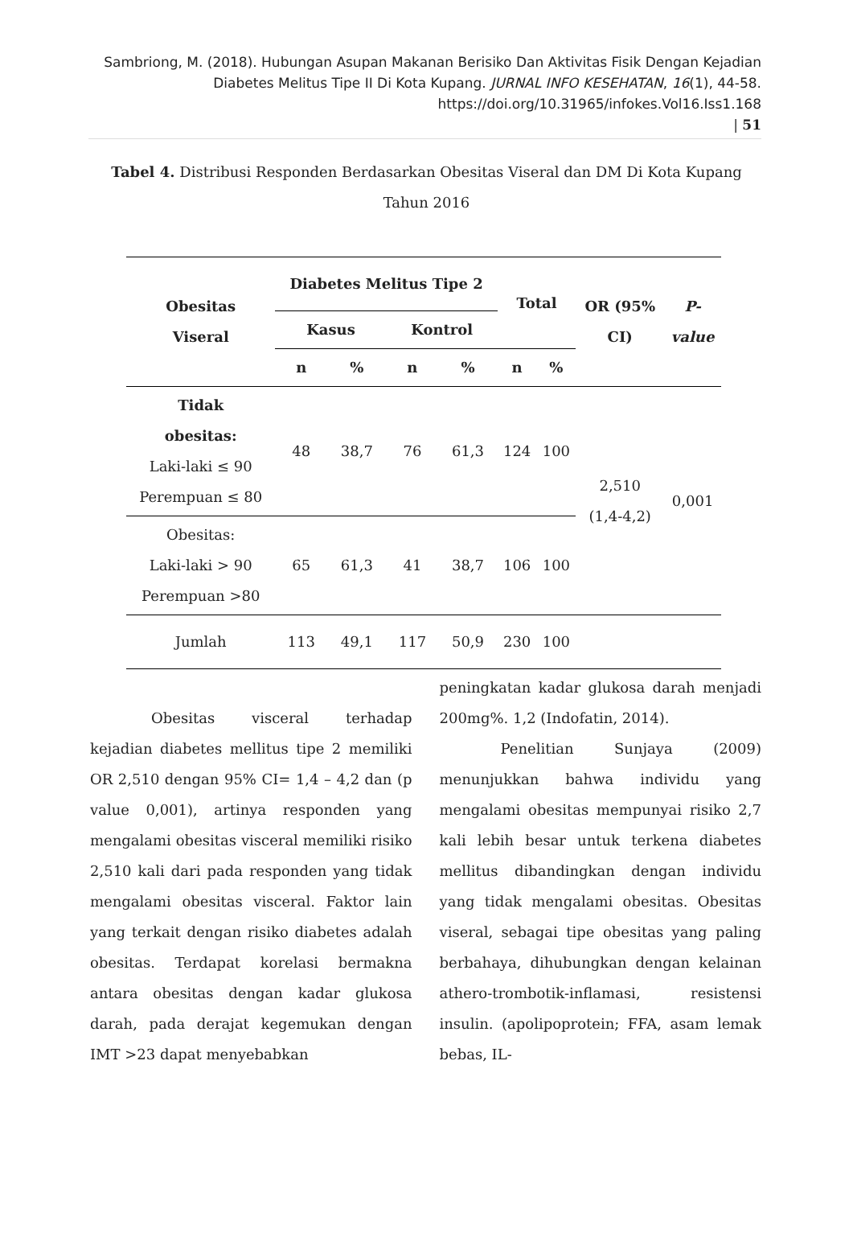Sambriong, M. (2018). Hubungan Asupan Makanan Berisiko Dan Aktivitas Fisik Dengan Kejadian Diabetes Melitus Tipe II Di Kota Kupang. JURNAL INFO KESEHATAN, 16(1), 44-58. https://doi.org/10.31965/infokes.Vol16.Iss1.168
| 51
Tabel 4. Distribusi Responden Berdasarkan Obesitas Viseral dan DM Di Kota Kupang Tahun 2016
| Obesitas Viseral | Diabetes Melitus Tipe 2 | | | | Total | | OR (95% CI) | P- value |
| --- | --- | --- | --- | --- | --- | --- | --- | --- |
| | Kasus | | Kontrol | | | | | |
| | n | % | n | % | n | % | | |
| Tidak obesitas: Laki-laki ≤ 90 Perempuan ≤ 80 | 48 | 38,7 | 76 | 61,3 | 124 | 100 | 2,510 (1,4-4,2) | 0,001 |
| Obesitas: Laki-laki > 90 Perempuan >80 | 65 | 61,3 | 41 | 38,7 | 106 | 100 | | |
| Jumlah | 113 | 49,1 | 117 | 50,9 | 230 | 100 | | |
Obesitas visceral terhadap kejadian diabetes mellitus tipe 2 memiliki OR 2,510 dengan 95% CI= 1,4 – 4,2 dan (p value 0,001), artinya responden yang mengalami obesitas visceral memiliki risiko 2,510 kali dari pada responden yang tidak mengalami obesitas visceral. Faktor lain yang terkait dengan risiko diabetes adalah obesitas. Terdapat korelasi bermakna antara obesitas dengan kadar glukosa darah, pada derajat kegemukan dengan IMT >23 dapat menyebabkan
peningkatan kadar glukosa darah menjadi 200mg%. 1,2 (Indofatin, 2014).
Penelitian Sunjaya (2009) menunjukkan bahwa individu yang mengalami obesitas mempunyai risiko 2,7 kali lebih besar untuk terkena diabetes mellitus dibandingkan dengan individu yang tidak mengalami obesitas. Obesitas viseral, sebagai tipe obesitas yang paling berbahaya, dihubungkan dengan kelainan athero-trombotik-inflamasi, resistensi insulin. (apolipoprotein; FFA, asam lemak bebas, IL-